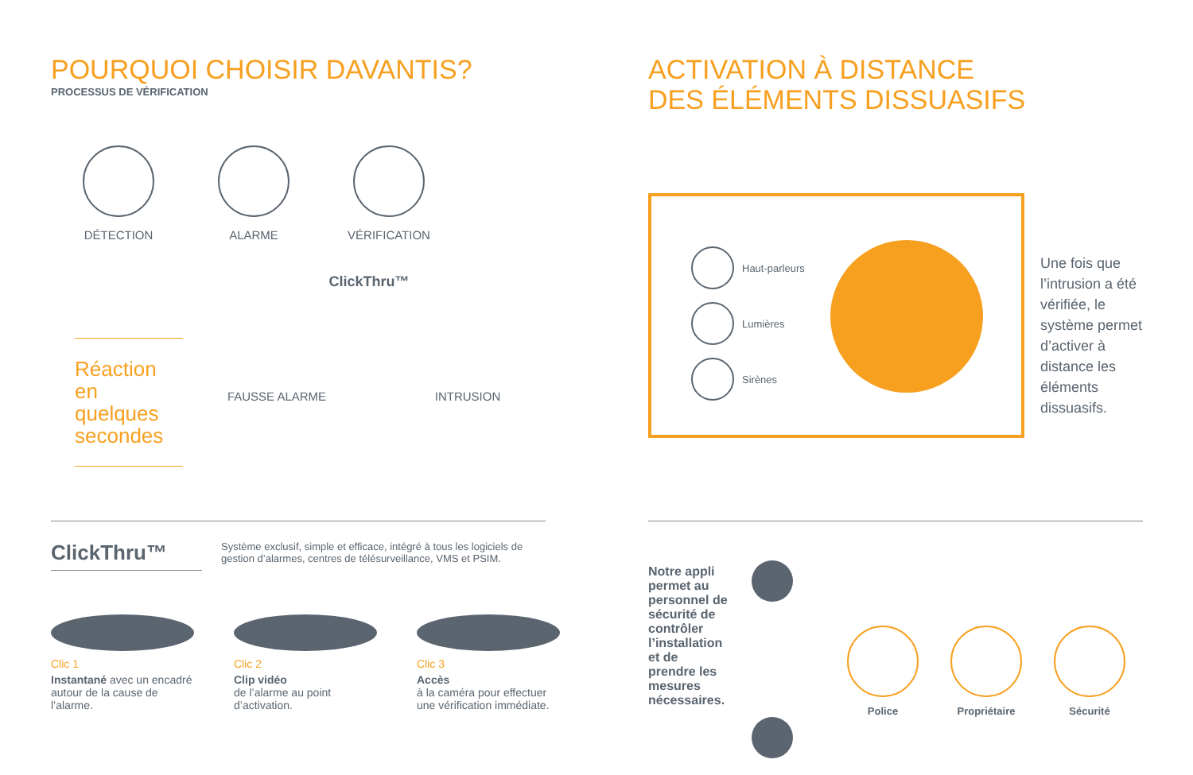POURQUOI CHOISIR DAVANTIS?
PROCESSUS DE VÉRIFICATION
DÉTECTION ALARME VÉRIFICATION
ClickThru™
Réaction en quelques secondes
FAUSSE ALARME INTRUSION
ACTIVATION À DISTANCE
DES ÉLÉMENTS DISSUASIFS
Haut-parleurs
Lumières
Sirènes
Une fois que l’intrusion a été vérifiée, le système permet d’activer à distance les éléments dissuasifs.
ClickThru™
Système exclusif, simple et efficace, intégré à tous les logiciels de gestion d’alarmes, centres de télésurveillance, VMS et PSIM.
Clic 1
Instantané avec un encadré autour de la cause de l’alarme.
Clic 2
Clip vidéo
de l’alarme au point d’activation.
Clic 3
Accès
à la caméra pour effectuer une vérification immédiate.
Notre appli permet au personnel de sécurité de contrôler l’installation et de prendre les mesures nécessaires.
Police Propriétaire Sécurité